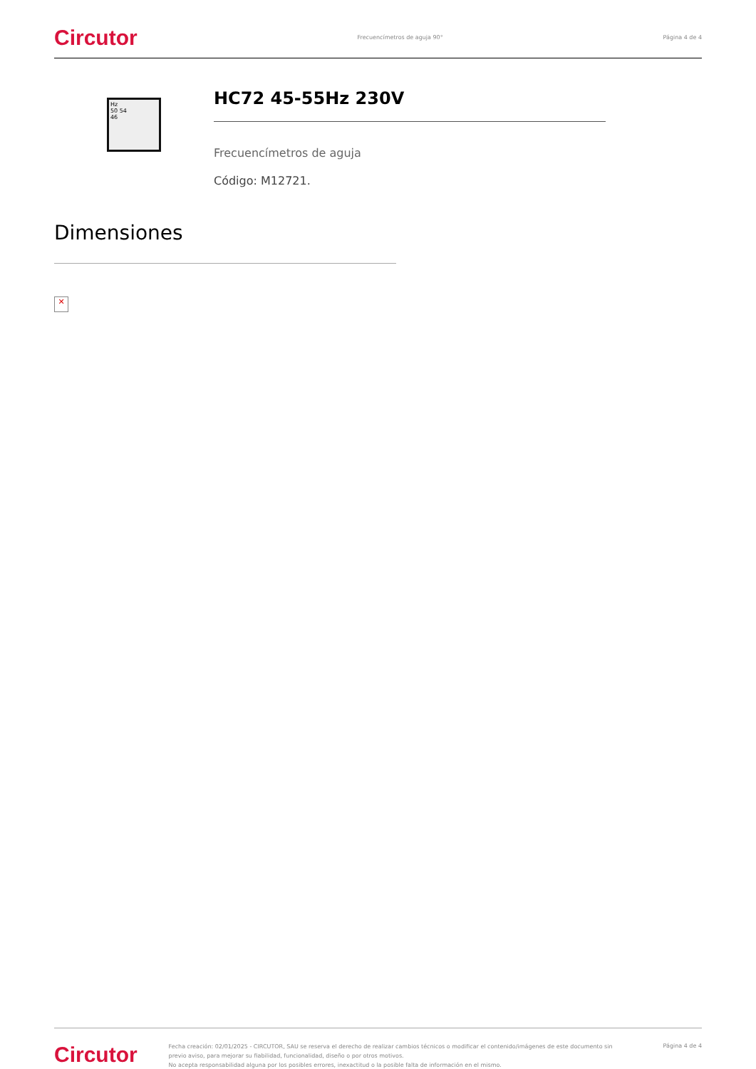Circutor Frecuencímetros de aguja 90° Página 4 de 4
Hz
50 54
46
HC72 45-55Hz 230V
Frecuencímetros de aguja
Código: M12721.
Dimensiones
✕
Circutor
Fecha creación: 02/01/2025 - CIRCUTOR, SAU se reserva el derecho de realizar cambios técnicos o modificar el contenido/imágenes de este documento sin previo aviso, para mejorar su fiabilidad, funcionalidad, diseño o por otros motivos.
No acepta responsabilidad alguna por los posibles errores, inexactitud o la posible falta de información en el mismo.
Página 4 de 4